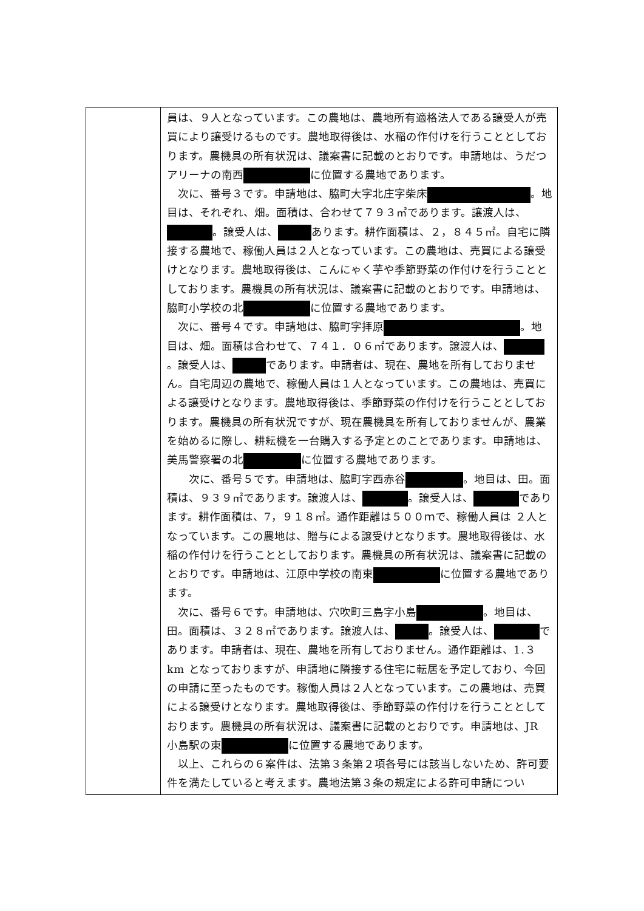| | 員は、９人となっています。この農地は、農地所有適格法人である譲受人が売買により譲受けるものです。農地取得後は、水稲の作付けを行うこととしております。農機具の所有状況は、議案書に記載のとおりです。申請地は、うだつアリーナの南西 に位置する農地であります。 次に、番号３です。申請地は、脇町大字北庄字柴床 。地目は、それぞれ、畑。面積は、合わせて７９３㎡であります。譲渡人は、 。譲受人は、 あります。耕作面積は、２，８４５㎡。自宅に隣接する農地で、稼働人員は２人となっています。この農地は、売買による譲受けとなります。農地取得後は、こんにゃく芋や季節野菜の作付けを行うこととしております。農機具の所有状況は、議案書に記載のとおりです。申請地は、脇町小学校の北 に位置する農地であります。 次に、番号４です。申請地は、脇町字拝原 。地目は、畑。面積は合わせて、７４１．０６㎡であります。譲渡人は、 。譲受人は、 であります。申請者は、現在、農地を所有しておりません。自宅周辺の農地で、稼働人員は１人となっています。この農地は、売買による譲受けとなります。農地取得後は、季節野菜の作付けを行うこととしております。農機具の所有状況ですが、現在農機具を所有しておりませんが、農業を始めるに際し、耕耘機を一台購入する予定とのことであります。申請地は、美馬警察署の北 に位置する農地であります。 次に、番号５です。申請地は、脇町字西赤谷 。地目は、田。面積は、９３９㎡であります。譲渡人は、 。譲受人は、 であります。耕作面積は、7，９１８㎡。通作距離は５００ｍで、稼働人員は ２人となっています。この農地は、贈与による譲受けとなります。農地取得後は、水稲の作付けを行うこととしております。農機具の所有状況は、議案書に記載のとおりです。申請地は、江原中学校の南東 に位置する農地であります。 次に、番号６です。申請地は、穴吹町三島字小島 。地目は、田。面積は、３２８㎡であります。譲渡人は、 。譲受人は、 であります。申請者は、現在、農地を所有しておりません。通作距離は、1.３km となっておりますが、申請地に隣接する住宅に転居を予定しており、今回の申請に至ったものです。稼働人員は２人となっています。この農地は、売買による譲受けとなります。農地取得後は、季節野菜の作付けを行うこととしております。農機具の所有状況は、議案書に記載のとおりです。申請地は、JR 小島駅の東 に位置する農地であります。 以上、これらの６案件は、法第３条第２項各号には該当しないため、許可要件を満たしていると考えます。農地法第３条の規定による許可申請につい |